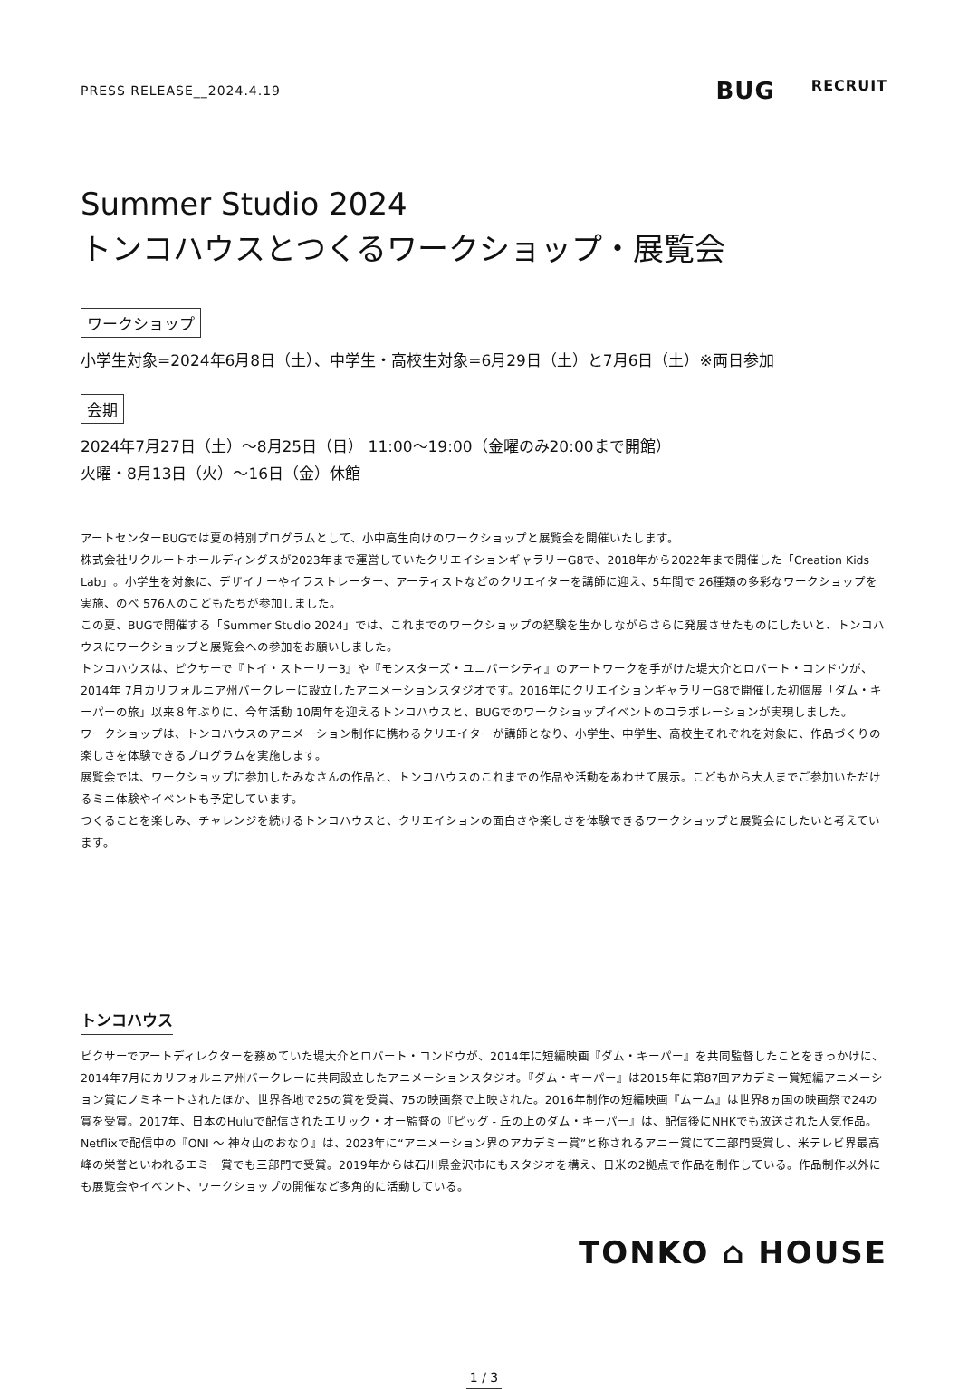PRESS RELEASE__2024.4.19
BUG RECRUIT
Summer Studio 2024
トンコハウスとつくるワークショップ・展覧会
ワークショップ
小学生対象=2024年6月8日（土）、中学生・高校生対象=6月29日（土）と7月6日（土）※両日参加
会期
2024年7月27日（土）～8月25日（日） 11:00～19:00（金曜のみ20:00まで開館）
火曜・8月13日（火）～16日（金）休館
アートセンターBUGでは夏の特別プログラムとして、小中高生向けのワークショップと展覧会を開催いたします。
株式会社リクルートホールディングスが2023年まで運営していたクリエイションギャラリーG8で、2018年から2022年まで開催した「Creation Kids Lab」。小学生を対象に、デザイナーやイラストレーター、アーティストなどのクリエイターを講師に迎え、5年間で 26種類の多彩なワークショップを実施、のべ 576人のこどもたちが参加しました。
この夏、BUGで開催する「Summer Studio 2024」では、これまでのワークショップの経験を生かしながらさらに発展させたものにしたいと、トンコハウスにワークショップと展覧会への参加をお願いしました。
トンコハウスは、ピクサーで『トイ・ストーリー3』や『モンスターズ・ユニバーシティ』のアートワークを手がけた堤大介とロバート・コンドウが、2014年 7月カリフォルニア州バークレーに設立したアニメーションスタジオです。2016年にクリエイションギャラリーG8で開催した初個展「ダム・キーパーの旅」以来８年ぶりに、今年活動 10周年を迎えるトンコハウスと、BUGでのワークショップイベントのコラボレーションが実現しました。
ワークショップは、トンコハウスのアニメーション制作に携わるクリエイターが講師となり、小学生、中学生、高校生それぞれを対象に、作品づくりの楽しさを体験できるプログラムを実施します。
展覧会では、ワークショップに参加したみなさんの作品と、トンコハウスのこれまでの作品や活動をあわせて展示。こどもから大人までご参加いただけるミニ体験やイベントも予定しています。
つくることを楽しみ、チャレンジを続けるトンコハウスと、クリエイションの面白さや楽しさを体験できるワークショップと展覧会にしたいと考えています。
トンコハウス
ピクサーでアートディレクターを務めていた堤大介とロバート・コンドウが、2014年に短編映画『ダム・キーパー』を共同監督したことをきっかけに、2014年7月にカリフォルニア州バークレーに共同設立したアニメーションスタジオ。『ダム・キーパー』は2015年に第87回アカデミー賞短編アニメーション賞にノミネートされたほか、世界各地で25の賞を受賞、75の映画祭で上映された。2016年制作の短編映画『ムーム』は世界8ヵ国の映画祭で24の賞を受賞。2017年、日本のHuluで配信されたエリック・オー監督の『ピッグ - 丘の上のダム・キーパー』は、配信後にNHKでも放送された人気作品。Netflixで配信中の『ONI ～ 神々山のおなり』は、2023年に“アニメーション界のアカデミー賞”と称されるアニー賞にて二部門受賞し、米テレビ界最高峰の栄誉といわれるエミー賞でも三部門で受賞。2019年からは石川県金沢市にもスタジオを構え、日米の2拠点で作品を制作している。作品制作以外にも展覧会やイベント、ワークショップの開催など多角的に活動している。
TONKO ⌂ HOUSE
1 / 3